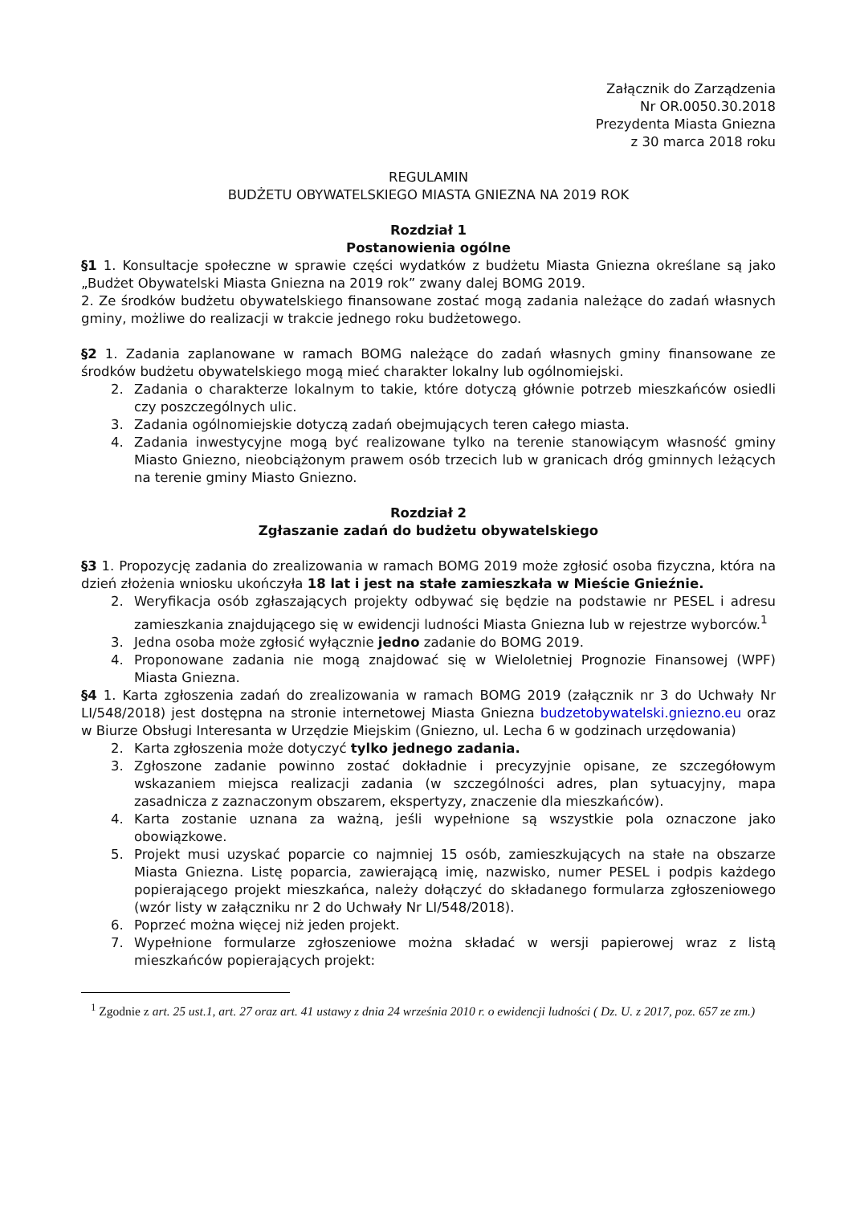Załącznik do Zarządzenia
Nr OR.0050.30.2018
Prezydenta Miasta Gniezna
z 30 marca 2018 roku
REGULAMIN
BUDŻETU OBYWATELSKIEGO MIASTA GNIEZNA NA 2019 ROK
Rozdział 1
Postanowienia ogólne
§1 1. Konsultacje społeczne w sprawie części wydatków z budżetu Miasta Gniezna określane są jako „Budżet Obywatelski Miasta Gniezna na 2019 rok” zwany dalej BOMG 2019.
2. Ze środków budżetu obywatelskiego finansowane zostać mogą zadania należące do zadań własnych gminy, możliwe do realizacji w trakcie jednego roku budżetowego.
§2 1. Zadania zaplanowane w ramach BOMG należące do zadań własnych gminy finansowane ze środków budżetu obywatelskiego mogą mieć charakter lokalny lub ogólnomiejski.
2. Zadania o charakterze lokalnym to takie, które dotyczą głównie potrzeb mieszkańców osiedli czy poszczególnych ulic.
3. Zadania ogólnomiejskie dotyczą zadań obejmujących teren całego miasta.
4. Zadania inwestycyjne mogą być realizowane tylko na terenie stanowiącym własność gminy Miasto Gniezno, nieobciążonym prawem osób trzecich lub w granicach dróg gminnych leżących na terenie gminy Miasto Gniezno.
Rozdział 2
Zgłaszanie zadań do budżetu obywatelskiego
§3 1. Propozycję zadania do zrealizowania w ramach BOMG 2019 może zgłosić osoba fizyczna, która na dzień złożenia wniosku ukończyła 18 lat i jest na stałe zamieszkała w Mieście Gnieźnie.
2. Weryfikacja osób zgłaszających projekty odbywać się będzie na podstawie nr PESEL i adresu zamieszkania znajdującego się w ewidencji ludności Miasta Gniezna lub w rejestrze wyborców.<sup>1</sup>
3. Jedna osoba może zgłosić wyłącznie jedno zadanie do BOMG 2019.
4. Proponowane zadania nie mogą znajdować się w Wieloletniej Prognozie Finansowej (WPF) Miasta Gniezna.
§4 1. Karta zgłoszenia zadań do zrealizowania w ramach BOMG 2019 (załącznik nr 3 do Uchwały Nr LI/548/2018) jest dostępna na stronie internetowej Miasta Gniezna budzetobywatelski.gniezno.eu oraz w Biurze Obsługi Interesanta w Urzędzie Miejskim (Gniezno, ul. Lecha 6 w godzinach urzędowania)
2. Karta zgłoszenia może dotyczyć tylko jednego zadania.
3. Zgłoszone zadanie powinno zostać dokładnie i precyzyjnie opisane, ze szczegółowym wskazaniem miejsca realizacji zadania (w szczególności adres, plan sytuacyjny, mapa zasadnicza z zaznaczonym obszarem, ekspertyzy, znaczenie dla mieszkańców).
4. Karta zostanie uznana za ważną, jeśli wypełnione są wszystkie pola oznaczone jako obowiązkowe.
5. Projekt musi uzyskać poparcie co najmniej 15 osób, zamieszkujących na stałe na obszarze Miasta Gniezna. Listę poparcia, zawierającą imię, nazwisko, numer PESEL i podpis każdego popierającego projekt mieszkańca, należy dołączyć do składanego formularza zgłoszeniowego (wzór listy w załączniku nr 2 do Uchwały Nr LI/548/2018).
6. Poprzeć można więcej niż jeden projekt.
7. Wypełnione formularze zgłoszeniowe można składać w wersji papierowej wraz z listą mieszkańców popierających projekt:
<sup>1</sup> Zgodnie z art. 25 ust.1, art. 27 oraz art. 41 ustawy z dnia 24 września 2010 r. o ewidencji ludności ( Dz. U. z 2017, poz. 657 ze zm.)